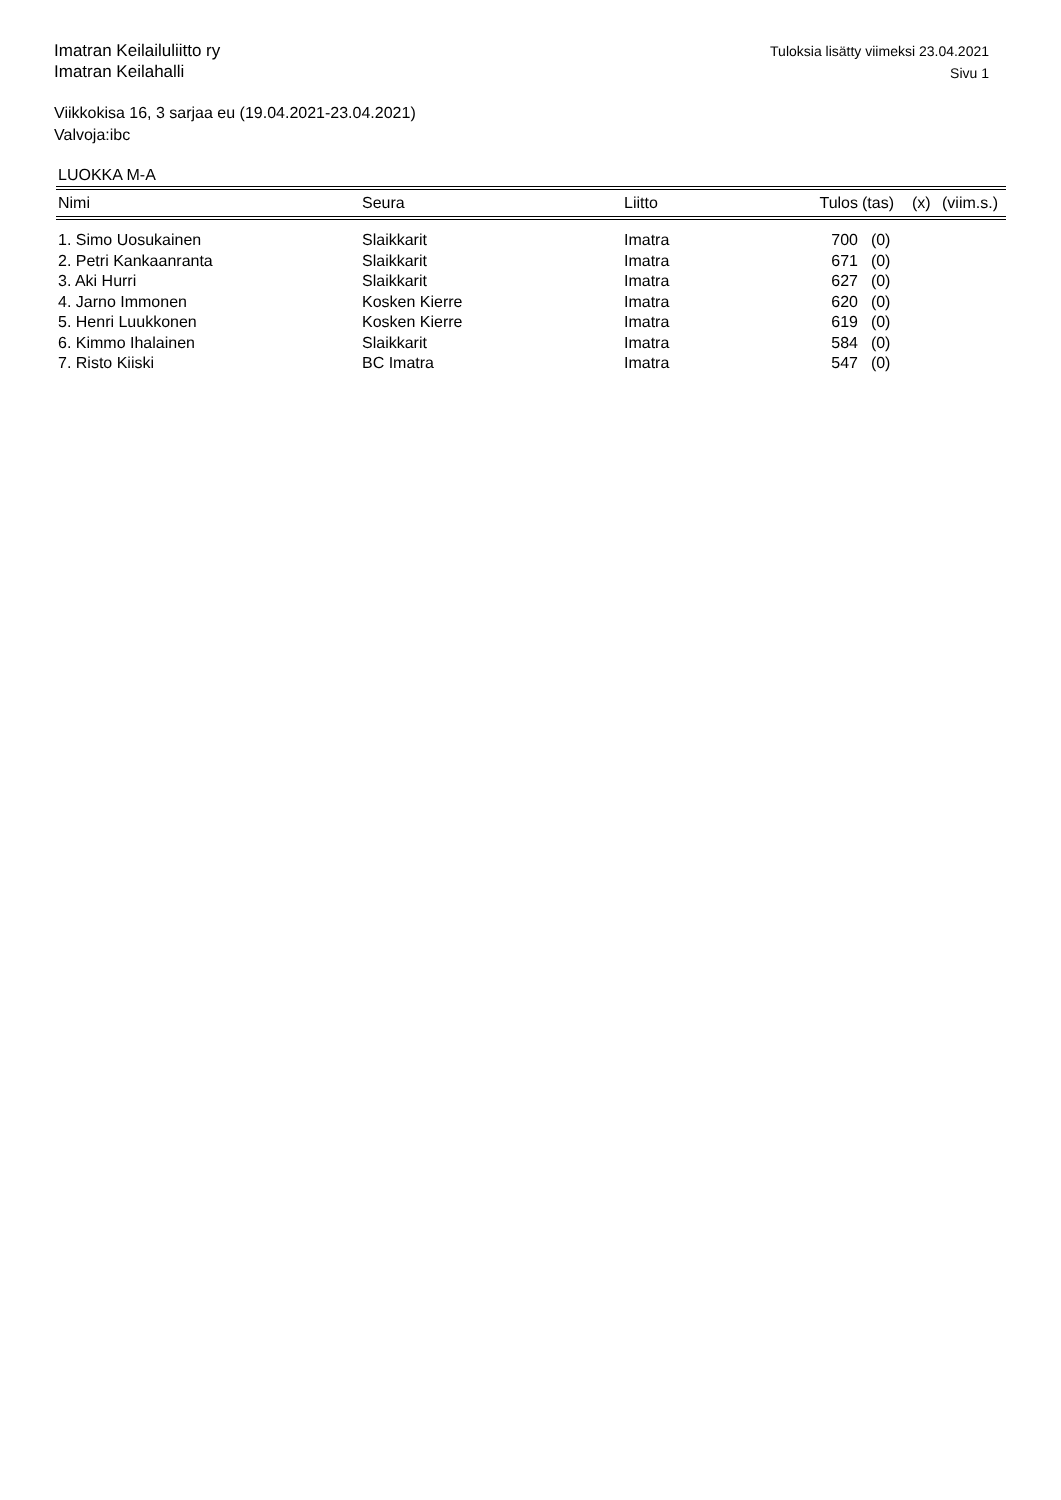Imatran Keilailuliitto ry
Imatran Keilahalli
Tuloksia lisätty viimeksi 23.04.2021
Sivu 1
Viikkokisa 16, 3 sarjaa eu (19.04.2021-23.04.2021)
Valvoja:ibc
LUOKKA M-A
| Nimi | Seura | Liitto | Tulos | (tas) | (x) | (viim.s.) |
| --- | --- | --- | --- | --- | --- | --- |
| 1. Simo Uosukainen | Slaikkarit | Imatra | 700 | (0) | | |
| 2. Petri Kankaanranta | Slaikkarit | Imatra | 671 | (0) | | |
| 3. Aki Hurri | Slaikkarit | Imatra | 627 | (0) | | |
| 4. Jarno Immonen | Kosken Kierre | Imatra | 620 | (0) | | |
| 5. Henri Luukkonen | Kosken Kierre | Imatra | 619 | (0) | | |
| 6. Kimmo Ihalainen | Slaikkarit | Imatra | 584 | (0) | | |
| 7. Risto Kiiski | BC Imatra | Imatra | 547 | (0) | | |